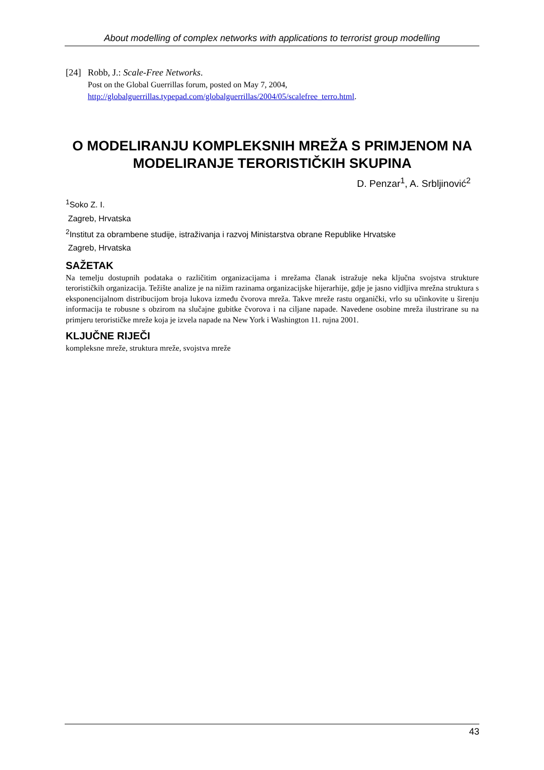About modelling of complex networks with applications to terrorist group modelling
[24]
Robb, J.: Scale-Free Networks.
Post on the Global Guerrillas forum, posted on May 7, 2004,
http://globalguerrillas.typepad.com/globalguerrillas/2004/05/scalefree_terro.html.
O MODELIRANJU KOMPLEKSNIH MREŽA S PRIMJENOM NA MODELIRANJE TERORISTIČKIH SKUPINA
D. Penzar<sup>1</sup>, A. Srbljinović<sup>2</sup>
<sup>1</sup> Soko Z. I.
Zagreb, Hrvatska
<sup>2</sup> Institut za obrambene studije, istraživanja i razvoj Ministarstva obrane Republike Hrvatske
Zagreb, Hrvatska
SAŽETAK
Na temelju dostupnih podataka o različitim organizacijama i mrežama članak istražuje neka ključna svojstva strukture terorističkih organizacija. Težište analize je na nižim razinama organizacijske hijerarhije, gdje je jasno vidljiva mrežna struktura s eksponencijalnom distribucijom broja lukova između čvorova mreža. Takve mreže rastu organički, vrlo su učinkovite u širenju informacija te robusne s obzirom na slučajne gubitke čvorova i na ciljane napade. Navedene osobine mreža ilustrirane su na primjeru terorističke mreže koja je izvela napade na New York i Washington 11. rujna 2001.
KLJUČNE RIJEČI
kompleksne mreže, struktura mreže, svojstva mreže
43